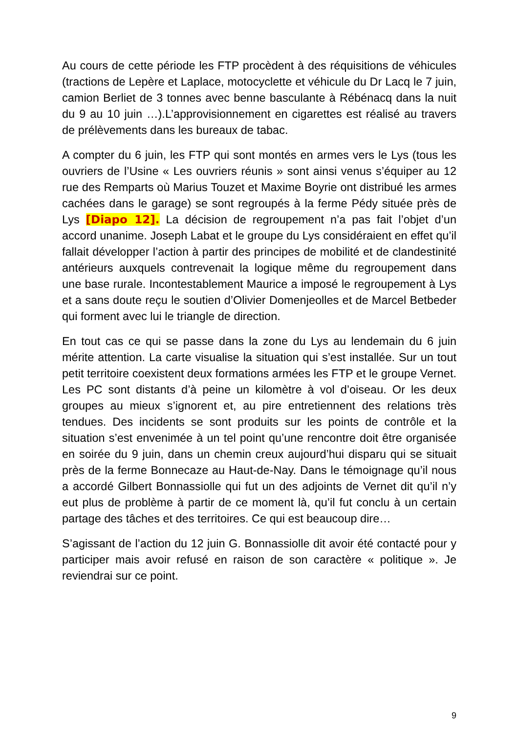Au cours de cette période les FTP procèdent à des réquisitions de véhicules (tractions de Lepère et Laplace, motocyclette et véhicule du Dr Lacq le 7 juin, camion Berliet de 3 tonnes avec benne basculante à Rébénacq dans la nuit du 9 au 10 juin …).L’approvisionnement en cigarettes est réalisé au travers de prélèvements dans les bureaux de tabac.
A compter du 6 juin, les FTP qui sont montés en armes vers le Lys (tous les ouvriers de l’Usine « Les ouvriers réunis » sont ainsi venus s’équiper au 12 rue des Remparts où Marius Touzet et Maxime Boyrie ont distribué les armes cachées dans le garage) se sont regroupés à la ferme Pédy située près de Lys [Diapo 12]. La décision de regroupement n’a pas fait l’objet d’un accord unanime. Joseph Labat et le groupe du Lys considéraient en effet qu’il fallait développer l’action à partir des principes de mobilité et de clandestinité antérieurs auxquels contrevenait la logique même du regroupement dans une base rurale. Incontestablement Maurice a imposé le regroupement à Lys et a sans doute reçu le soutien d’Olivier Domenjeolles et de Marcel Betbeder qui forment avec lui le triangle de direction.
En tout cas ce qui se passe dans la zone du Lys au lendemain du 6 juin mérite attention. La carte visualise la situation qui s’est installée. Sur un tout petit territoire coexistent deux formations armées les FTP et le groupe Vernet. Les PC sont distants d’à peine un kilomètre à vol d’oiseau. Or les deux groupes au mieux s’ignorent et, au pire entretiennent des relations très tendues. Des incidents se sont produits sur les points de contrôle et la situation s’est envenimée à un tel point qu’une rencontre doit être organisée en soirée du 9 juin, dans un chemin creux aujourd’hui disparu qui se situait près de la ferme Bonnecaze au Haut-de-Nay. Dans le témoignage qu’il nous a accordé Gilbert Bonnassiolle qui fut un des adjoints de Vernet dit qu’il n’y eut plus de problème à partir de ce moment là, qu’il fut conclu à un certain partage des tâches et des territoires. Ce qui est beaucoup dire…
S’agissant de l’action du 12 juin G. Bonnassiolle dit avoir été contacté pour y participer mais avoir refusé en raison de son caractère « politique ». Je reviendrai sur ce point.
9